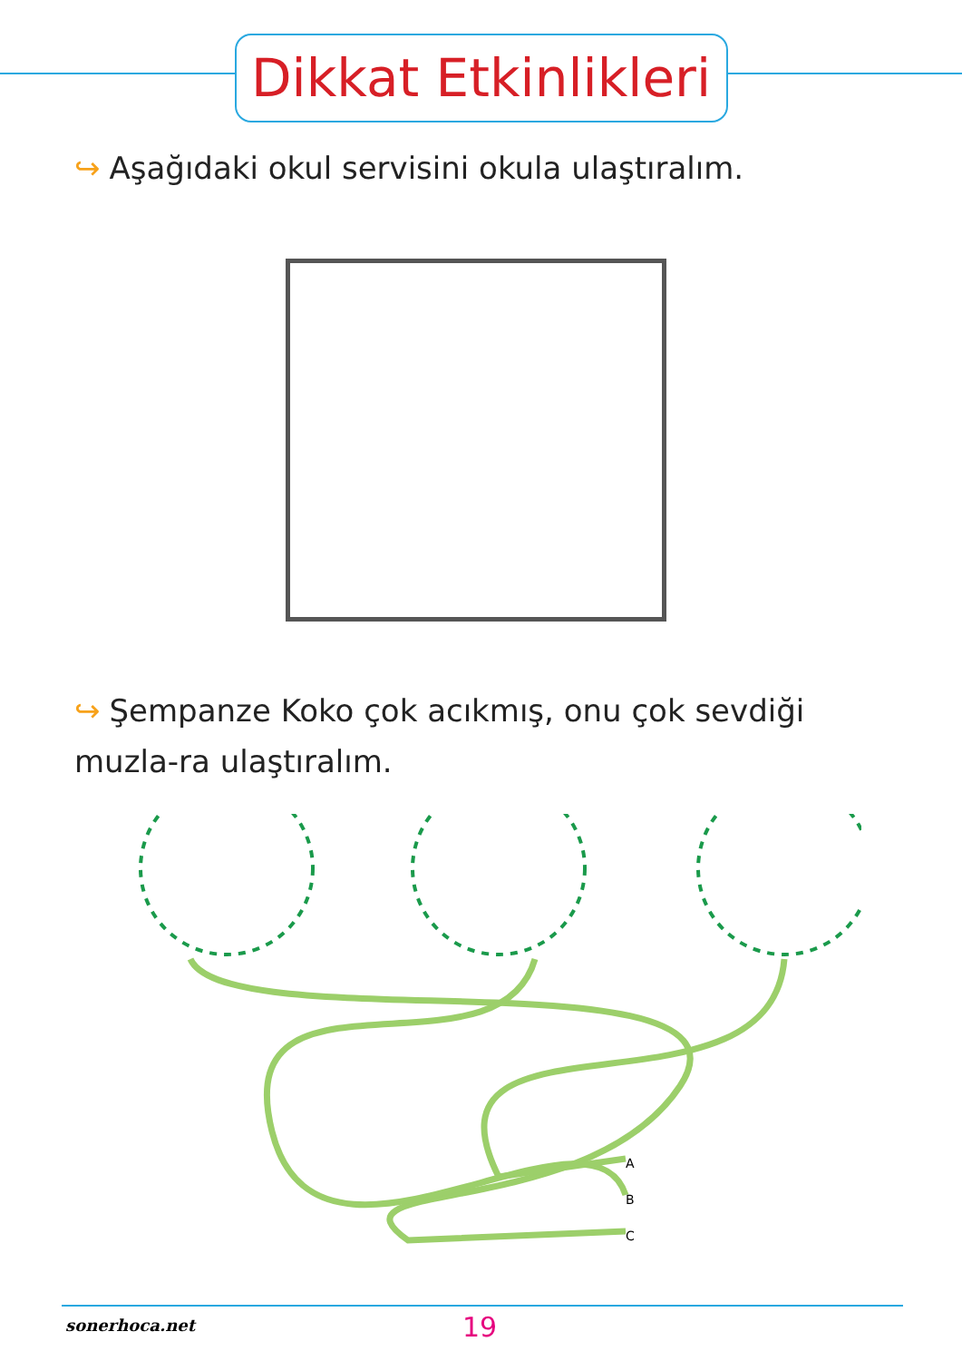Dikkat Etkinlikleri
↪ Aşağıdaki okul servisini okula ulaştıralım.
↪ Şempanze Koko çok acıkmış, onu çok sevdiği muzla-ra ulaştıralım.
A
B
C
sonerhoca.net 19